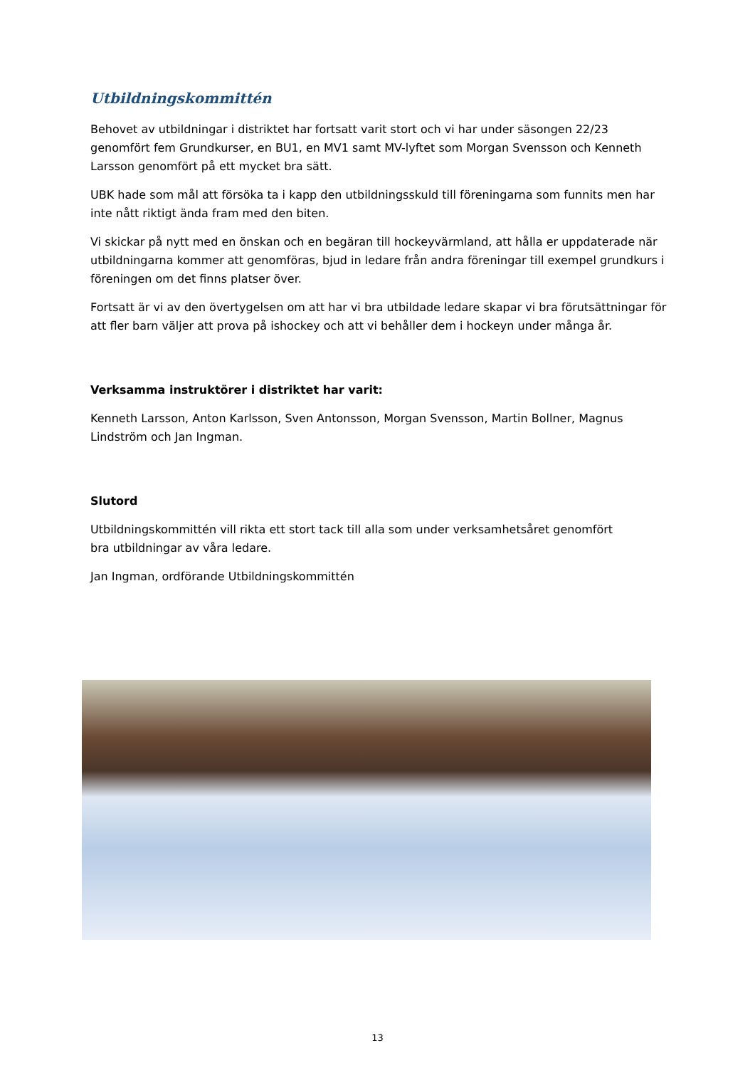Utbildningskommittén
Behovet av utbildningar i distriktet har fortsatt varit stort och vi har under säsongen 22/23 genomfört fem Grundkurser, en BU1, en MV1 samt MV-lyftet som Morgan Svensson och Kenneth Larsson genomfört på ett mycket bra sätt.
UBK hade som mål att försöka ta i kapp den utbildningsskuld till föreningarna som funnits men har inte nått riktigt ända fram med den biten.
Vi skickar på nytt med en önskan och en begäran till hockeyvärmland, att hålla er uppdaterade när utbildningarna kommer att genomföras, bjud in ledare från andra föreningar till exempel grundkurs i föreningen om det finns platser över.
Fortsatt är vi av den övertygelsen om att har vi bra utbildade ledare skapar vi bra förutsättningar för att fler barn väljer att prova på ishockey och att vi behåller dem i hockeyn under många år.
Verksamma instruktörer i distriktet har varit:
Kenneth Larsson, Anton Karlsson, Sven Antonsson, Morgan Svensson, Martin Bollner, Magnus Lindström och Jan Ingman.
Slutord
Utbildningskommittén vill rikta ett stort tack till alla som under verksamhetsåret genomfört
bra utbildningar av våra ledare.
Jan Ingman, ordförande Utbildningskommittén
13